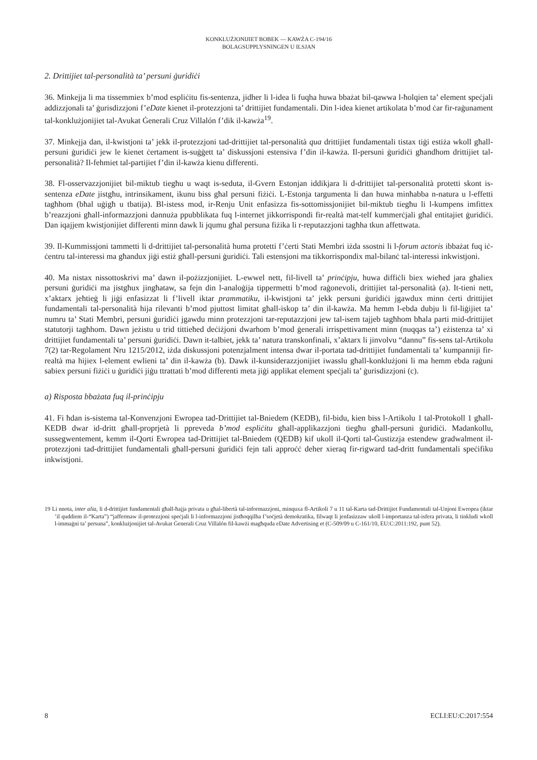KONKLUŻJONIJIET BOBEK — KAWŻA C-194/16
BOLAGSUPPLYSNINGEN U ILSJAN
2. Drittijiet tal-personalità ta’ persuni ġuridiċi
36. Minkejja li ma tissemmiex b’mod espliċitu fis-sentenza, jidher li l-idea li fuqha huwa bbażat bil-qawwa l-ħolqien ta’ element speċjali addizzjonali ta’ ġurisdizzjoni f’eDate kienet il-protezzjoni ta’ drittijiet fundamentali. Din l-idea kienet artikolata b’mod ċar fir-raġunament tal-konklużjonijiet tal-Avukat Ġenerali Cruz Villalón f’dik il-kawża<sup>19</sup>.
37. Minkejja dan, il-kwistjoni ta’ jekk il-protezzjoni tad-drittijiet tal-personalità qua drittijiet fundamentali tistax tiġi estiża wkoll għall-persuni ġuridiċi jew le kienet ċertament is-suġġett ta’ diskussjoni estensiva f’din il-kawża. Il-persuni ġuridiċi għandhom drittijiet tal-personalità? Il-fehmiet tal-partijiet f’din il-kawża kienu differenti.
38. Fl-osservazzjonijiet bil-miktub tiegħu u waqt is-seduta, il-Gvern Estonjan iddikjara li d-drittijiet tal-personalità protetti skont is-sentenza eDate jistgħu, intrinsikament, ikunu biss għal persuni fiżiċi. L-Estonja targumenta li dan huwa minħabba n-natura u l-effetti tagħhom (bħal uġigħ u tbatija). Bl-istess mod, ir-Renju Unit enfasizza fis-sottomissjonijiet bil-miktub tiegħu li l-kumpens imfittex b’reazzjoni għall-informazzjoni dannuża ppubblikata fuq l-internet jikkorrispondi fir-realtà mat-telf kummerċjali għal entitajiet ġuridiċi. Dan iqajjem kwistjonijiet differenti minn dawk li jqumu għal persuna fiżika li r-reputazzjoni tagħha tkun affettwata.
39. Il-Kummissjoni tammetti li d-drittijiet tal-personalità huma protetti f’ċerti Stati Membri iżda ssostni li l-forum actoris ibbażat fuq iċ-ċentru tal-interessi ma għandux jiġi estiż għall-persuni ġuridiċi. Tali estensjoni ma tikkorrispondix mal-bilanċ tal-interessi inkwistjoni.
40. Ma nistax nissottoskrivi ma’ dawn il-pożizzjonijiet. L-ewwel nett, fil-livell ta’ prinċipju, huwa diffiċli biex wieħed jara għaliex persuni ġuridiċi ma jistgħux jingħataw, sa fejn din l-analoġija tippermetti b’mod raġonevoli, drittijiet tal-personalità (a). It-tieni nett, x’aktarx jeħtieġ li jiġi enfasizzat li f’livell iktar prammatiku, il-kwistjoni ta’ jekk persuni ġuridiċi jgawdux minn ċerti drittijiet fundamentali tal-personalità hija rilevanti b’mod pjuttost limitat għall-iskop ta’ din il-kawża. Ma hemm l-ebda dubju li fil-liġijiet ta’ numru ta’ Stati Membri, persuni ġuridiċi jgawdu minn protezzjoni tar-reputazzjoni jew tal-isem tajjeb tagħhom bħala parti mid-drittijiet statutorji tagħhom. Dawn jeżistu u trid tittieħed deċiżjoni dwarhom b’mod ġenerali irrispettivament minn (nuqqas ta’) eżistenza ta’ xi drittijiet fundamentali ta’ persuni ġuridiċi. Dawn it-talbiet, jekk ta’ natura transkonfinali, x’aktarx li jinvolvu “dannu” fis-sens tal-Artikolu 7(2) tar-Regolament Nru 1215/2012, iżda diskussjoni potenzjalment intensa dwar il-portata tad-drittijiet fundamentali ta’ kumpanniji fir-realtà ma hijiex l-element ewlieni ta’ din il-kawża (b). Dawk il-kunsiderazzjonijiet iwasslu għall-konklużjoni li ma hemm ebda raġuni sabiex persuni fiżiċi u ġuridiċi jiġu ttrattati b’mod differenti meta jiġi applikat element speċjali ta’ ġurisdizzjoni (c).
a) Risposta bbażata fuq il-prinċipju
41. Fi ħdan is-sistema tal-Konvenzjoni Ewropea tad-Drittijiet tal-Bniedem (KEDB), fil-bidu, kien biss l-Artikolu 1 tal-Protokoll 1 għall-KEDB dwar id-dritt għall-proprjetà li ppreveda b’mod espliċitu għall-applikazzjoni tiegħu għall-persuni ġuridiċi. Madankollu, sussegwentement, kemm il-Qorti Ewropea tad-Drittijiet tal-Bniedem (QEDB) kif ukoll il-Qorti tal-Ġustizzja estendew gradwalment il-protezzjoni tad-drittijiet fundamentali għall-persuni ġuridiċi fejn tali approċċ deher xieraq fir-rigward tad-dritt fundamentali speċifiku inkwistjoni.
19 Li nnota, inter alia, li d-drittijiet fundamentali għall-ħajja privata u għal-libertà tal-informazzjoni, minquxa fl-Artikoli 7 u 11 tal-Karta tad-Drittijiet Fundamentali tal-Unjoni Ewropea (iktar ’il quddiem il-“Karta”) “jaffermaw il-protezzjoni speċjali li l-informazzjoni jistħoqqilha f’soċjetà demokratika, filwaqt li jenfasizzaw ukoll l-importanza tal-isfera privata, li tinkludi wkoll l-immaġni ta’ persuna”, konklużjonijiet tal-Avukat Ġenerali Cruz Villalón fil-kawżi magħquda eDate Advertising et (C-509/09 u C-161/10, EU:C:2011:192, punt 52).
8 ECLI:EU:C:2017:554